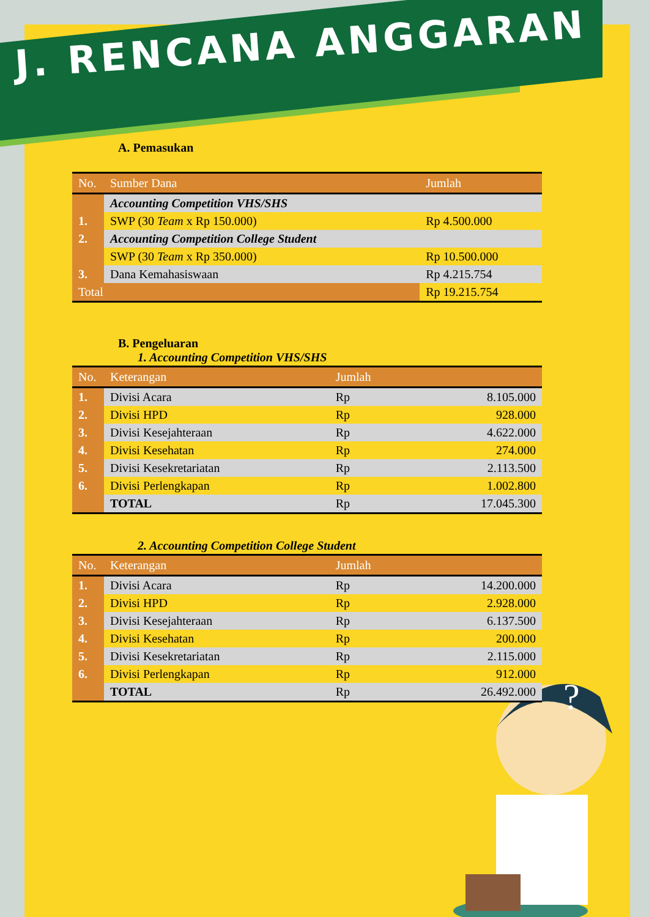?
?
J. RENCANA ANGGARAN
A. Pemasukan
| No. | Sumber Dana | Jumlah |
| --- | --- | --- |
| | Accounting Competition VHS/SHS | |
| 1. | SWP (30 Team x Rp 150.000) | Rp 4.500.000 |
| 2. | Accounting Competition College Student | |
| | SWP (30 Team x Rp 350.000) | Rp 10.500.000 |
| 3. | Dana Kemahasiswaan | Rp 4.215.754 |
| Total | | Rp 19.215.754 |
B. Pengeluaran
1. Accounting Competition VHS/SHS
| No. | Keterangan | Jumlah | |
| --- | --- | --- | --- |
| 1. | Divisi Acara | Rp | 8.105.000 |
| 2. | Divisi HPD | Rp | 928.000 |
| 3. | Divisi Kesejahteraan | Rp | 4.622.000 |
| 4. | Divisi Kesehatan | Rp | 274.000 |
| 5. | Divisi Kesekretariatan | Rp | 2.113.500 |
| 6. | Divisi Perlengkapan | Rp | 1.002.800 |
| | TOTAL | Rp | 17.045.300 |
2. Accounting Competition College Student
| No. | Keterangan | Jumlah | |
| --- | --- | --- | --- |
| 1. | Divisi Acara | Rp | 14.200.000 |
| 2. | Divisi HPD | Rp | 2.928.000 |
| 3. | Divisi Kesejahteraan | Rp | 6.137.500 |
| 4. | Divisi Kesehatan | Rp | 200.000 |
| 5. | Divisi Kesekretariatan | Rp | 2.115.000 |
| 6. | Divisi Perlengkapan | Rp | 912.000 |
| | TOTAL | Rp | 26.492.000 |